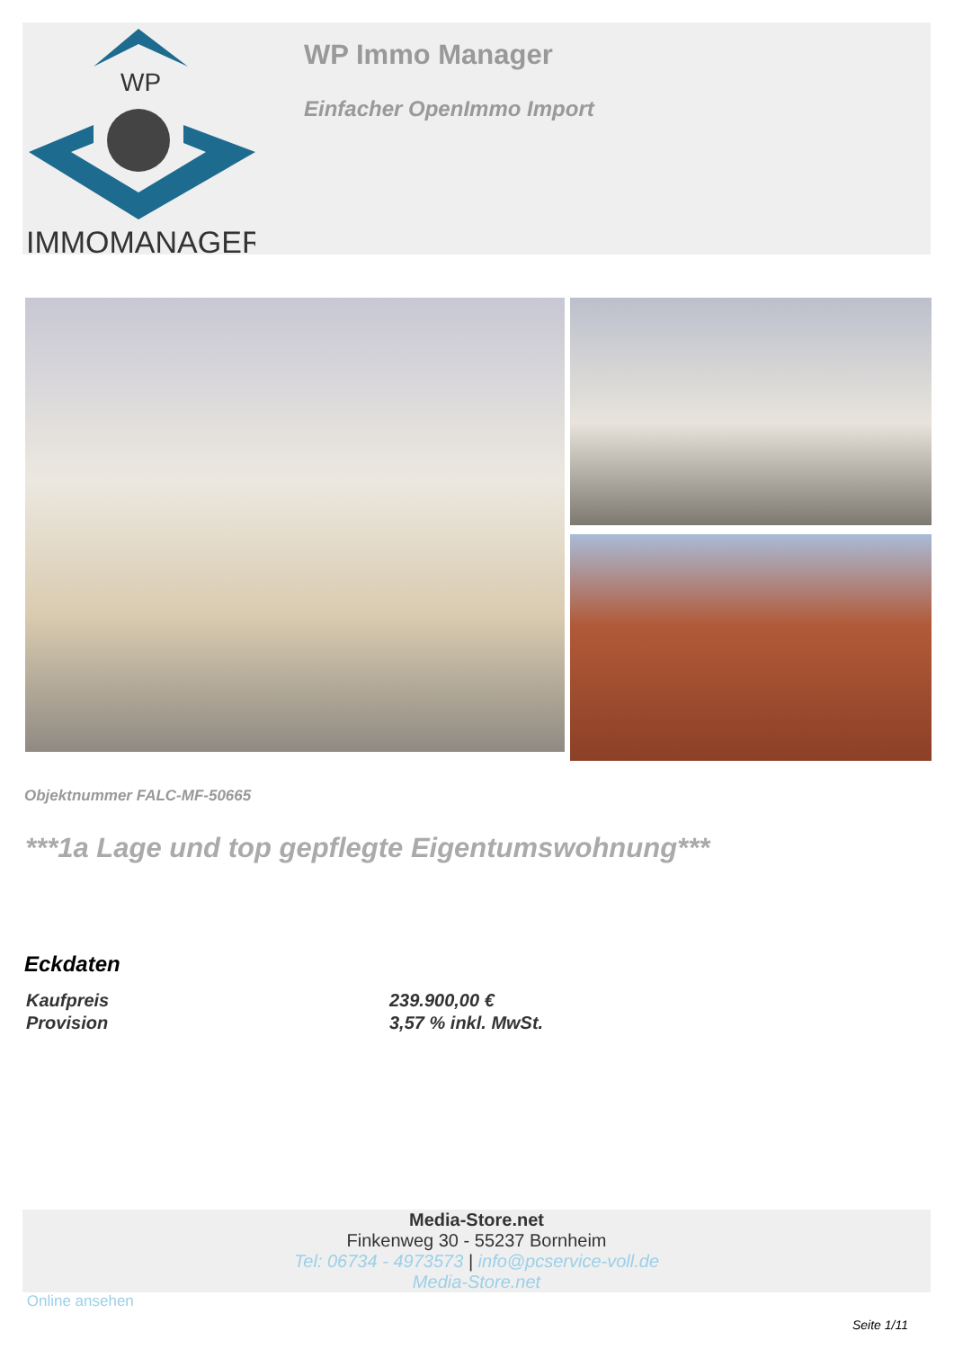WP
IMMOMANAGER
WP Immo Manager
Einfacher OpenImmo Import
Objektnummer FALC-MF-50665
***1a Lage und top gepflegte Eigentumswohnung***
Eckdaten
| Kaufpreis | 239.900,00 € |
| Provision | 3,57 % inkl. MwSt. |
Media-Store.net
Finkenweg 30 - 55237 Bornheim
Tel: 06734 - 4973573 | info@pcservice-voll.de
Media-Store.net
Online ansehen
Seite 1/11